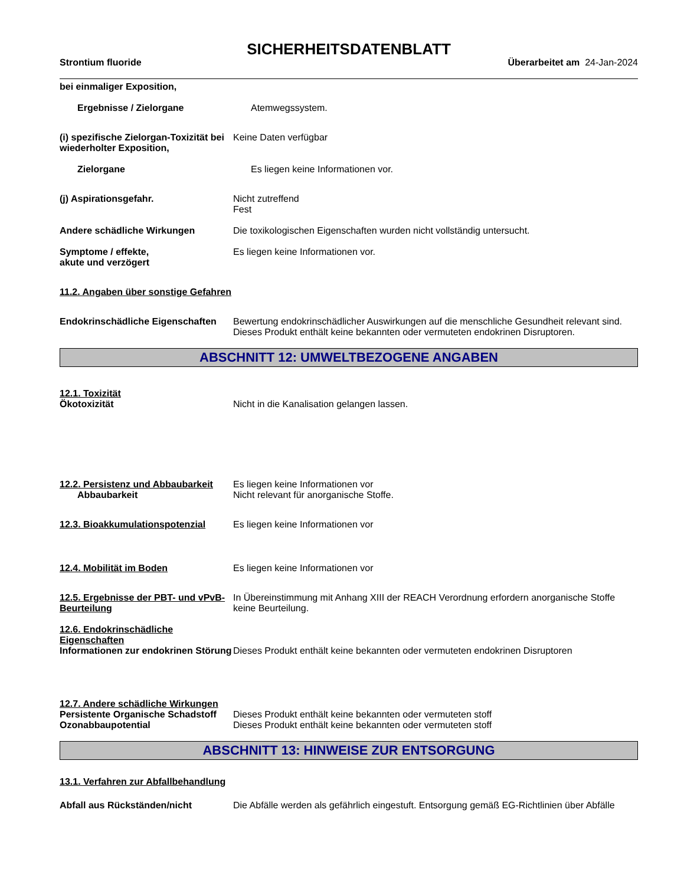SICHERHEITSDATENBLATT
Strontium fluoride Überarbeitet am 24-Jan-2024
bei einmaliger Exposition,
Ergebnisse / Zielorgane Atemwegssystem.
(i) spezifische Zielorgan-Toxizität bei wiederholter Exposition,
Keine Daten verfügbar
Zielorgane Es liegen keine Informationen vor.
(j) Aspirationsgefahr. Nicht zutreffend
Fest
Andere schädliche Wirkungen Die toxikologischen Eigenschaften wurden nicht vollständig untersucht.
Symptome / effekte,
akute und verzögert
Es liegen keine Informationen vor.
11.2. Angaben über sonstige Gefahren
Endokrinschädliche Eigenschaften
Bewertung endokrinschädlicher Auswirkungen auf die menschliche Gesundheit relevant sind. Dieses Produkt enthält keine bekannten oder vermuteten endokrinen Disruptoren.
ABSCHNITT 12: UMWELTBEZOGENE ANGABEN
12.1. Toxizität
Ökotoxizität Nicht in die Kanalisation gelangen lassen.
12.2. Persistenz und Abbaubarkeit
Abbaubarkeit
Es liegen keine Informationen vor
Nicht relevant für anorganische Stoffe.
12.3. Bioakkumulationspotenzial
Es liegen keine Informationen vor
12.4. Mobilität im Boden Es liegen keine Informationen vor
12.5. Ergebnisse der PBT- und vPvB-Beurteilung
In Übereinstimmung mit Anhang XIII der REACH Verordnung erfordern anorganische Stoffe keine Beurteilung.
12.6. Endokrinschädliche
Eigenschaften
Informationen zur endokrinen Störung
Dieses Produkt enthält keine bekannten oder vermuteten endokrinen Disruptoren
12.7. Andere schädliche Wirkungen
Persistente Organische Schadstoff
Dieses Produkt enthält keine bekannten oder vermuteten stoff
Ozonabbaupotential Dieses Produkt enthält keine bekannten oder vermuteten stoff
ABSCHNITT 13: HINWEISE ZUR ENTSORGUNG
13.1. Verfahren zur Abfallbehandlung
Abfall aus Rückständen/nicht Die Abfälle werden als gefährlich eingestuft. Entsorgung gemäß EG-Richtlinien über Abfälle